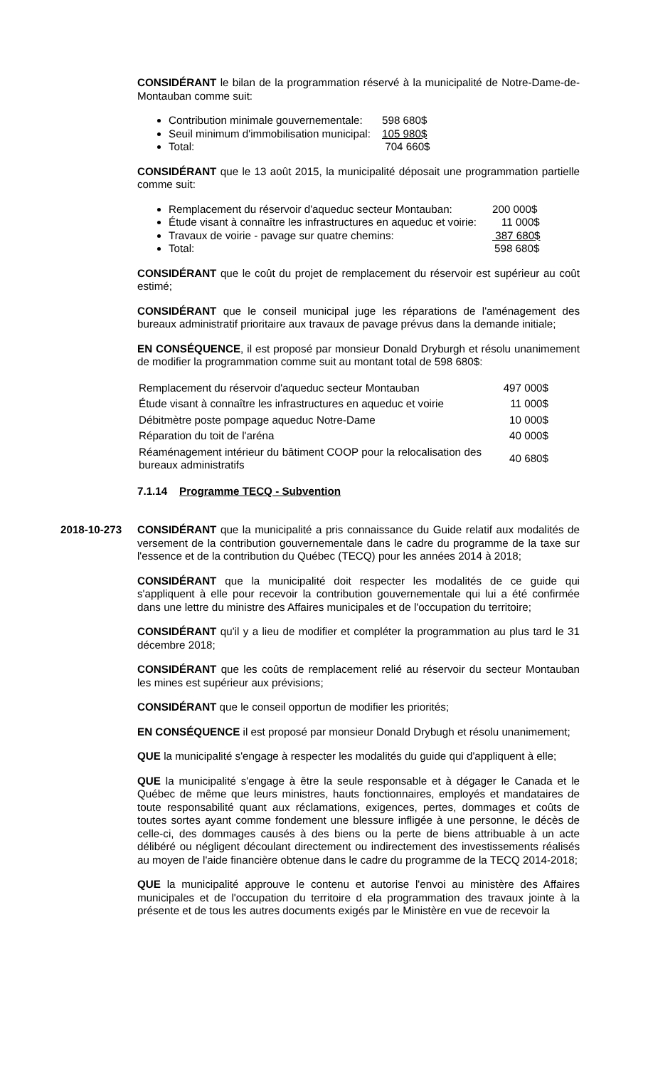CONSIDÉRANT le bilan de la programmation réservé à la municipalité de Notre-Dame-de-Montauban comme suit:
Contribution minimale gouvernementale: 598 680$
Seuil minimum d'immobilisation municipal: 105 980$
Total: 704 660$
CONSIDÉRANT que le 13 août 2015, la municipalité déposait une programmation partielle comme suit:
Remplacement du réservoir d'aqueduc secteur Montauban: 200 000$
Étude visant à connaître les infrastructures en aqueduc et voirie: 11 000$
Travaux de voirie - pavage sur quatre chemins: 387 680$
Total: 598 680$
CONSIDÉRANT que le coût du projet de remplacement du réservoir est supérieur au coût estimé;
CONSIDÉRANT que le conseil municipal juge les réparations de l'aménagement des bureaux administratif prioritaire aux travaux de pavage prévus dans la demande initiale;
EN CONSÉQUENCE, il est proposé par monsieur Donald Dryburgh et résolu unanimement de modifier la programmation comme suit au montant total de 598 680$:
| Remplacement du réservoir d'aqueduc secteur Montauban | 497 000$ |
| Étude visant à connaître les infrastructures en aqueduc et voirie | 11 000$ |
| Débitmètre poste pompage aqueduc Notre-Dame | 10 000$ |
| Réparation du toit de l'aréna | 40 000$ |
| Réaménagement intérieur du bâtiment COOP pour la relocalisation des bureaux administratifs | 40 680$ |
7.1.14 Programme TECQ - Subvention
2018-10-273
CONSIDÉRANT que la municipalité a pris connaissance du Guide relatif aux modalités de versement de la contribution gouvernementale dans le cadre du programme de la taxe sur l'essence et de la contribution du Québec (TECQ) pour les années 2014 à 2018;
CONSIDÉRANT que la municipalité doit respecter les modalités de ce guide qui s'appliquent à elle pour recevoir la contribution gouvernementale qui lui a été confirmée dans une lettre du ministre des Affaires municipales et de l'occupation du territoire;
CONSIDÉRANT qu'il y a lieu de modifier et compléter la programmation au plus tard le 31 décembre 2018;
CONSIDÉRANT que les coûts de remplacement relié au réservoir du secteur Montauban les mines est supérieur aux prévisions;
CONSIDÉRANT que le conseil opportun de modifier les priorités;
EN CONSÉQUENCE il est proposé par monsieur Donald Drybugh et résolu unanimement;
QUE la municipalité s'engage à respecter les modalités du guide qui d'appliquent à elle;
QUE la municipalité s'engage à être la seule responsable et à dégager le Canada et le Québec de même que leurs ministres, hauts fonctionnaires, employés et mandataires de toute responsabilité quant aux réclamations, exigences, pertes, dommages et coûts de toutes sortes ayant comme fondement une blessure infligée à une personne, le décès de celle-ci, des dommages causés à des biens ou la perte de biens attribuable à un acte délibéré ou négligent découlant directement ou indirectement des investissements réalisés au moyen de l'aide financière obtenue dans le cadre du programme de la TECQ 2014-2018;
QUE la municipalité approuve le contenu et autorise l'envoi au ministère des Affaires municipales et de l'occupation du territoire d ela programmation des travaux jointe à la présente et de tous les autres documents exigés par le Ministère en vue de recevoir la